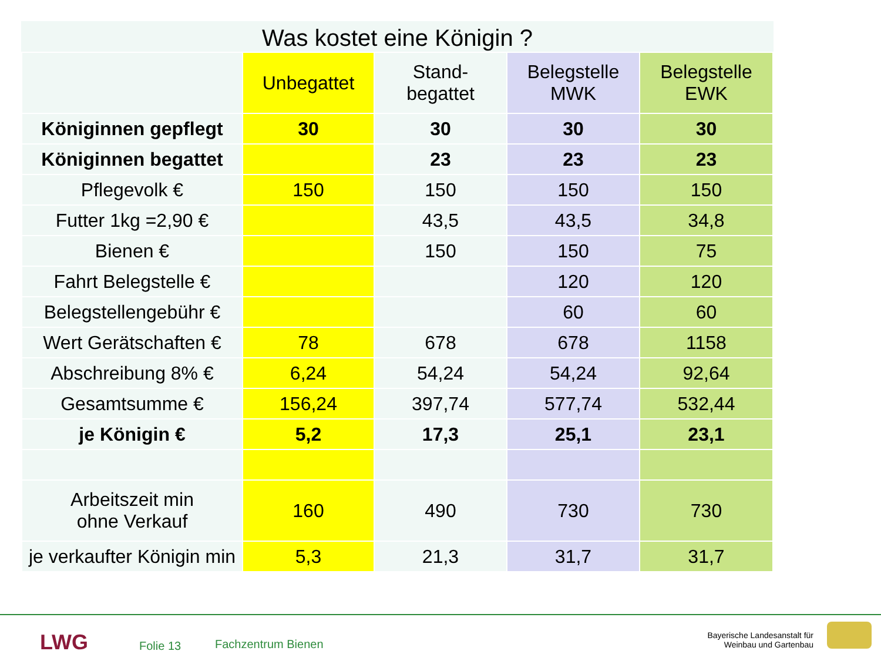Was kostet eine Königin ?
| | Unbegattet | Stand- begattet | Belegstelle MWK | Belegstelle EWK |
| --- | --- | --- | --- | --- |
| Königinnen gepflegt | 30 | 30 | 30 | 30 |
| Königinnen begattet | | 23 | 23 | 23 |
| Pflegevolk € | 150 | 150 | 150 | 150 |
| Futter 1kg =2,90 € | | 43,5 | 43,5 | 34,8 |
| Bienen € | | 150 | 150 | 75 |
| Fahrt Belegstelle € | | | 120 | 120 |
| Belegstellengebühr € | | | 60 | 60 |
| Wert Gerätschaften € | 78 | 678 | 678 | 1158 |
| Abschreibung 8% € | 6,24 | 54,24 | 54,24 | 92,64 |
| Gesamtsumme € | 156,24 | 397,74 | 577,74 | 532,44 |
| je Königin € | 5,2 | 17,3 | 25,1 | 23,1 |
| Arbeitszeit min ohne Verkauf | 160 | 490 | 730 | 730 |
| je verkaufter Königin min | 5,3 | 21,3 | 31,7 | 31,7 |
LWG Folie 13 Fachzentrum Bienen
Bayerische Landesanstalt für
Weinbau und Gartenbau